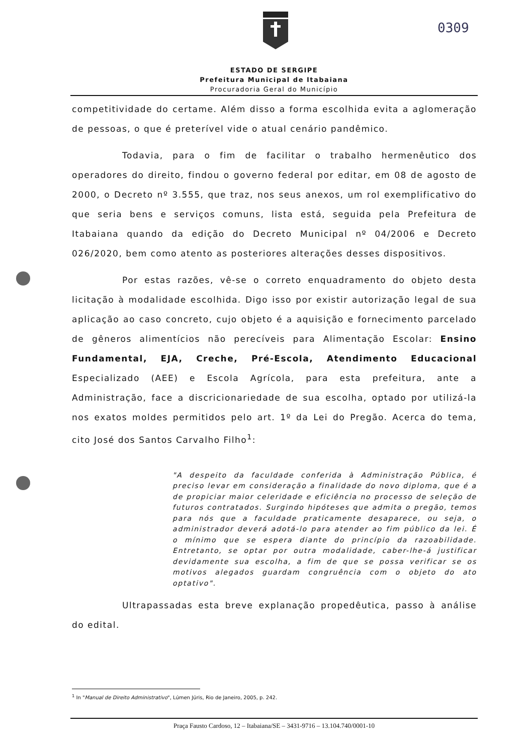0309
ESTADO DE SERGIPE
Prefeitura Municipal de Itabaiana
Procuradoria Geral do Município
competitividade do certame. Além disso a forma escolhida evita a aglomeração de pessoas, o que é preterível vide o atual cenário pandêmico.
Todavia, para o fim de facilitar o trabalho hermenêutico dos operadores do direito, findou o governo federal por editar, em 08 de agosto de 2000, o Decreto nº 3.555, que traz, nos seus anexos, um rol exemplificativo do que seria bens e serviços comuns, lista está, seguida pela Prefeitura de Itabaiana quando da edição do Decreto Municipal nº 04/2006 e Decreto 026/2020, bem como atento as posteriores alterações desses dispositivos.
Por estas razões, vê-se o correto enquadramento do objeto desta licitação à modalidade escolhida. Digo isso por existir autorização legal de sua aplicação ao caso concreto, cujo objeto é a aquisição e fornecimento parcelado de gêneros alimentícios não perecíveis para Alimentação Escolar: Ensino Fundamental, EJA, Creche, Pré-Escola, Atendimento Educacional Especializado (AEE) e Escola Agrícola, para esta prefeitura, ante a Administração, face a discricionariedade de sua escolha, optado por utilizá-la nos exatos moldes permitidos pelo art. 1º da Lei do Pregão. Acerca do tema, cito José dos Santos Carvalho Filho<sup>1</sup>:
"A despeito da faculdade conferida à Administração Pública, é preciso levar em consideração a finalidade do novo diploma, que é a de propiciar maior celeridade e eficiência no processo de seleção de futuros contratados. Surgindo hipóteses que admita o pregão, temos para nós que a faculdade praticamente desaparece, ou seja, o administrador deverá adotá-lo para atender ao fim público da lei. É o mínimo que se espera diante do princípio da razoabilidade. Entretanto, se optar por outra modalidade, caber-lhe-á justificar devidamente sua escolha, a fim de que se possa verificar se os motivos alegados guardam congruência com o objeto do ato optativo".
Ultrapassadas esta breve explanação propedêutica, passo à análise do edital.
<sup>1</sup> In "Manual de Direito Administrativo", Lúmen Júris, Rio de Janeiro, 2005, p. 242.
Praça Fausto Cardoso, 12 – Itabaiana/SE – 3431-9716 – 13.104.740/0001-10